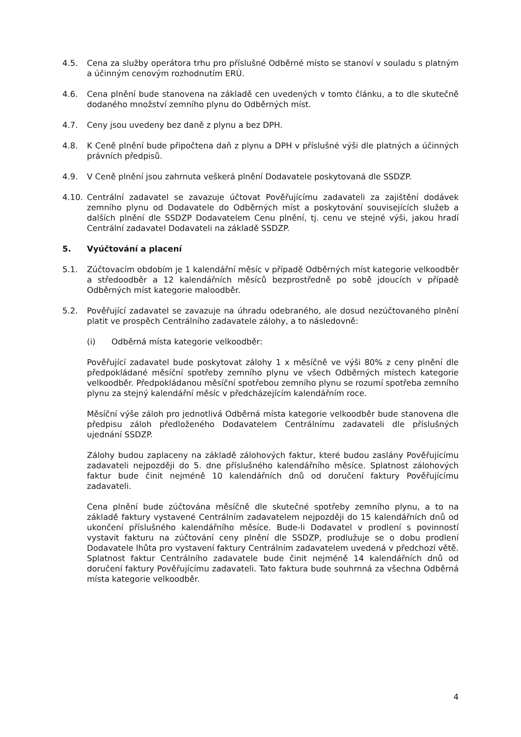4.5. Cena za služby operátora trhu pro příslušné Odběrné místo se stanoví v souladu s platným a účinným cenovým rozhodnutím ERÚ.
4.6. Cena plnění bude stanovena na základě cen uvedených v tomto článku, a to dle skutečně dodaného množství zemního plynu do Odběrných míst.
4.7. Ceny jsou uvedeny bez daně z plynu a bez DPH.
4.8. K Ceně plnění bude připočtena daň z plynu a DPH v příslušné výši dle platných a účinných právních předpisů.
4.9. V Ceně plnění jsou zahrnuta veškerá plnění Dodavatele poskytovaná dle SSDZP.
4.10. Centrální zadavatel se zavazuje účtovat Pověřujícímu zadavateli za zajištění dodávek zemního plynu od Dodavatele do Odběrných míst a poskytování souvisejících služeb a dalších plnění dle SSDZP Dodavatelem Cenu plnění, tj. cenu ve stejné výši, jakou hradí Centrální zadavatel Dodavateli na základě SSDZP.
5. Vyúčtování a placení
5.1. Zúčtovacím obdobím je 1 kalendářní měsíc v případě Odběrných míst kategorie velkoodběr a středoodběr a 12 kalendářních měsíců bezprostředně po sobě jdoucích v případě Odběrných míst kategorie maloodběr.
5.2. Pověřující zadavatel se zavazuje na úhradu odebraného, ale dosud nezúčtovaného plnění platit ve prospěch Centrálního zadavatele zálohy, a to následovně:
(i) Odběrná místa kategorie velkoodběr:
Pověřující zadavatel bude poskytovat zálohy 1 x měsíčně ve výši 80% z ceny plnění dle předpokládané měsíční spotřeby zemního plynu ve všech Odběrných místech kategorie velkoodběr. Předpokládanou měsíční spotřebou zemního plynu se rozumí spotřeba zemního plynu za stejný kalendářní měsíc v předcházejícím kalendářním roce.
Měsíční výše záloh pro jednotlivá Odběrná místa kategorie velkoodběr bude stanovena dle předpisu záloh předloženého Dodavatelem Centrálnímu zadavateli dle příslušných ujednání SSDZP.
Zálohy budou zaplaceny na základě zálohových faktur, které budou zaslány Pověřujícímu zadavateli nejpozději do 5. dne příslušného kalendářního měsíce. Splatnost zálohových faktur bude činit nejméně 10 kalendářních dnů od doručení faktury Pověřujícímu zadavateli.
Cena plnění bude zúčtována měsíčně dle skutečné spotřeby zemního plynu, a to na základě faktury vystavené Centrálním zadavatelem nejpozději do 15 kalendářních dnů od ukončení příslušného kalendářního měsíce. Bude-li Dodavatel v prodlení s povinností vystavit fakturu na zúčtování ceny plnění dle SSDZP, prodlužuje se o dobu prodlení Dodavatele lhůta pro vystavení faktury Centrálním zadavatelem uvedená v předchozí větě. Splatnost faktur Centrálního zadavatele bude činit nejméně 14 kalendářních dnů od doručení faktury Pověřujícímu zadavateli. Tato faktura bude souhrnná za všechna Odběrná místa kategorie velkoodběr.
4